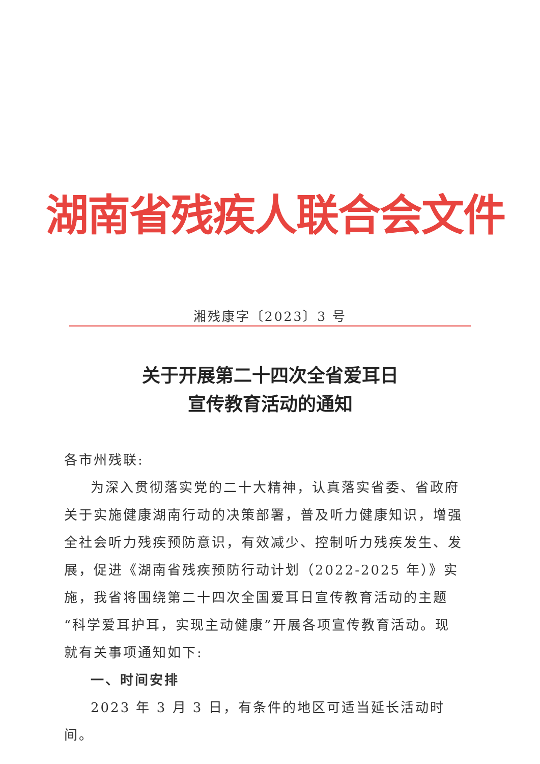湖南省残疾人联合会文件
湘残康字〔2023〕3 号
关于开展第二十四次全省爱耳日
宣传教育活动的通知
各市州残联:
为深入贯彻落实党的二十大精神，认真落实省委、省政府关于实施健康湖南行动的决策部署，普及听力健康知识，增强全社会听力残疾预防意识，有效减少、控制听力残疾发生、发展，促进《湖南省残疾预防行动计划（2022-2025 年）》实施，我省将围绕第二十四次全国爱耳日宣传教育活动的主题“科学爱耳护耳，实现主动健康”开展各项宣传教育活动。现就有关事项通知如下:
一、时间安排
2023 年 3 月 3 日，有条件的地区可适当延长活动时间。